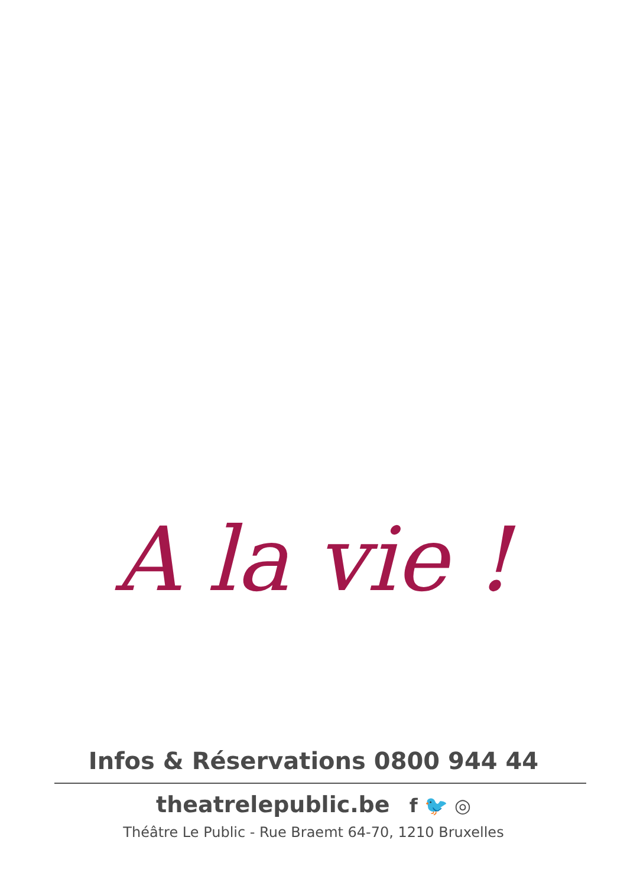A la vie !
Infos & Réservations 0800 944 44
theatrelepublic.be f 🐦 ◎
Théâtre Le Public - Rue Braemt 64-70, 1210 Bruxelles